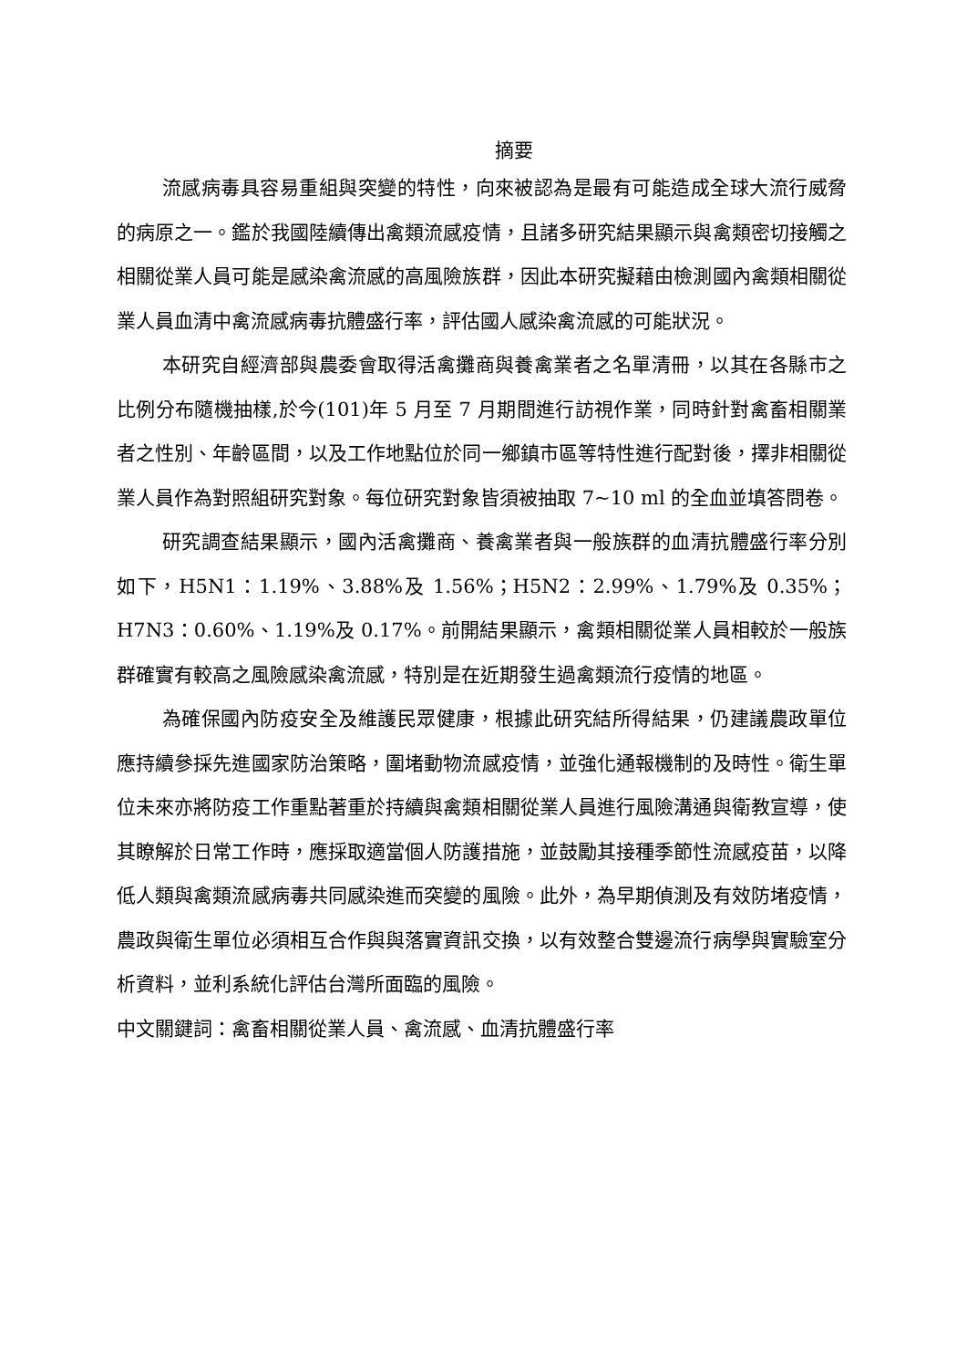摘要
流感病毒具容易重組與突變的特性，向來被認為是最有可能造成全球大流行威脅的病原之一。鑑於我國陸續傳出禽類流感疫情，且諸多研究結果顯示與禽類密切接觸之相關從業人員可能是感染禽流感的高風險族群，因此本研究擬藉由檢測國內禽類相關從業人員血清中禽流感病毒抗體盛行率，評估國人感染禽流感的可能狀況。
本研究自經濟部與農委會取得活禽攤商與養禽業者之名單清冊，以其在各縣市之比例分布隨機抽樣,於今(101)年 5 月至 7 月期間進行訪視作業，同時針對禽畜相關業者之性別、年齡區間，以及工作地點位於同一鄉鎮市區等特性進行配對後，擇非相關從業人員作為對照組研究對象。每位研究對象皆須被抽取 7~10 ml 的全血並填答問卷。
研究調查結果顯示，國內活禽攤商、養禽業者與一般族群的血清抗體盛行率分別如下，H5N1：1.19%、3.88%及 1.56%；H5N2：2.99%、1.79%及 0.35%；H7N3：0.60%、1.19%及 0.17%。前開結果顯示，禽類相關從業人員相較於一般族群確實有較高之風險感染禽流感，特別是在近期發生過禽類流行疫情的地區。
為確保國內防疫安全及維護民眾健康，根據此研究結所得結果，仍建議農政單位應持續參採先進國家防治策略，圍堵動物流感疫情，並強化通報機制的及時性。衛生單位未來亦將防疫工作重點著重於持續與禽類相關從業人員進行風險溝通與衛教宣導，使其瞭解於日常工作時，應採取適當個人防護措施，並鼓勵其接種季節性流感疫苗，以降低人類與禽類流感病毒共同感染進而突變的風險。此外，為早期偵測及有效防堵疫情，農政與衛生單位必須相互合作與與落實資訊交換，以有效整合雙邊流行病學與實驗室分析資料，並利系統化評估台灣所面臨的風險。
中文關鍵詞：禽畜相關從業人員、禽流感、血清抗體盛行率